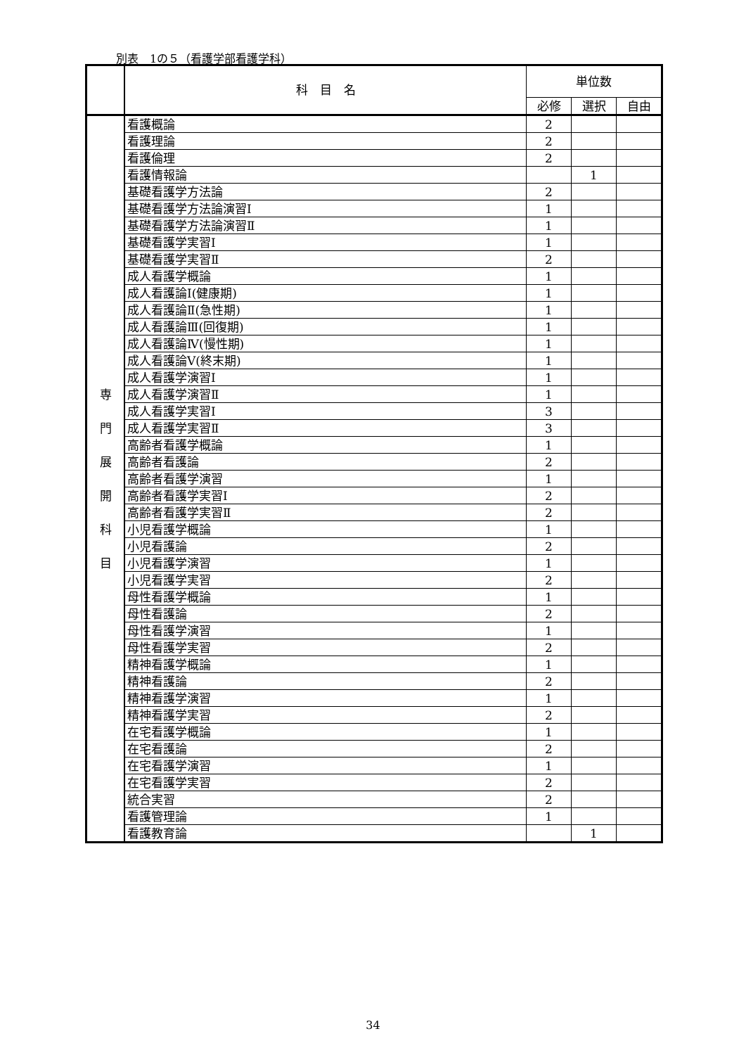別表　1の５（看護学部看護学科）
| | 科 目 名 | 単位数 | | |
| --- | --- | --- | --- | --- |
| | | 必修 | 選択 | 自由 |
| 専 門 展 開 科 目 | 看護概論 | 2 | | |
| | 看護理論 | 2 | | |
| | 看護倫理 | 2 | | |
| | 看護情報論 | | 1 | |
| | 基礎看護学方法論 | 2 | | |
| | 基礎看護学方法論演習Ⅰ | 1 | | |
| | 基礎看護学方法論演習Ⅱ | 1 | | |
| | 基礎看護学実習Ⅰ | 1 | | |
| | 基礎看護学実習Ⅱ | 2 | | |
| | 成人看護学概論 | 1 | | |
| | 成人看護論Ⅰ(健康期) | 1 | | |
| | 成人看護論Ⅱ(急性期) | 1 | | |
| | 成人看護論Ⅲ(回復期) | 1 | | |
| | 成人看護論Ⅳ(慢性期) | 1 | | |
| | 成人看護論Ⅴ(終末期) | 1 | | |
| | 成人看護学演習Ⅰ | 1 | | |
| | 成人看護学演習Ⅱ | 1 | | |
| | 成人看護学実習Ⅰ | 3 | | |
| | 成人看護学実習Ⅱ | 3 | | |
| | 高齢者看護学概論 | 1 | | |
| | 高齢者看護論 | 2 | | |
| | 高齢者看護学演習 | 1 | | |
| | 高齢者看護学実習Ⅰ | 2 | | |
| | 高齢者看護学実習Ⅱ | 2 | | |
| | 小児看護学概論 | 1 | | |
| | 小児看護論 | 2 | | |
| | 小児看護学演習 | 1 | | |
| | 小児看護学実習 | 2 | | |
| | 母性看護学概論 | 1 | | |
| | 母性看護論 | 2 | | |
| | 母性看護学演習 | 1 | | |
| | 母性看護学実習 | 2 | | |
| | 精神看護学概論 | 1 | | |
| | 精神看護論 | 2 | | |
| | 精神看護学演習 | 1 | | |
| | 精神看護学実習 | 2 | | |
| | 在宅看護学概論 | 1 | | |
| | 在宅看護論 | 2 | | |
| | 在宅看護学演習 | 1 | | |
| | 在宅看護学実習 | 2 | | |
| | 統合実習 | 2 | | |
| | 看護管理論 | 1 | | |
| | 看護教育論 | | 1 | |
34